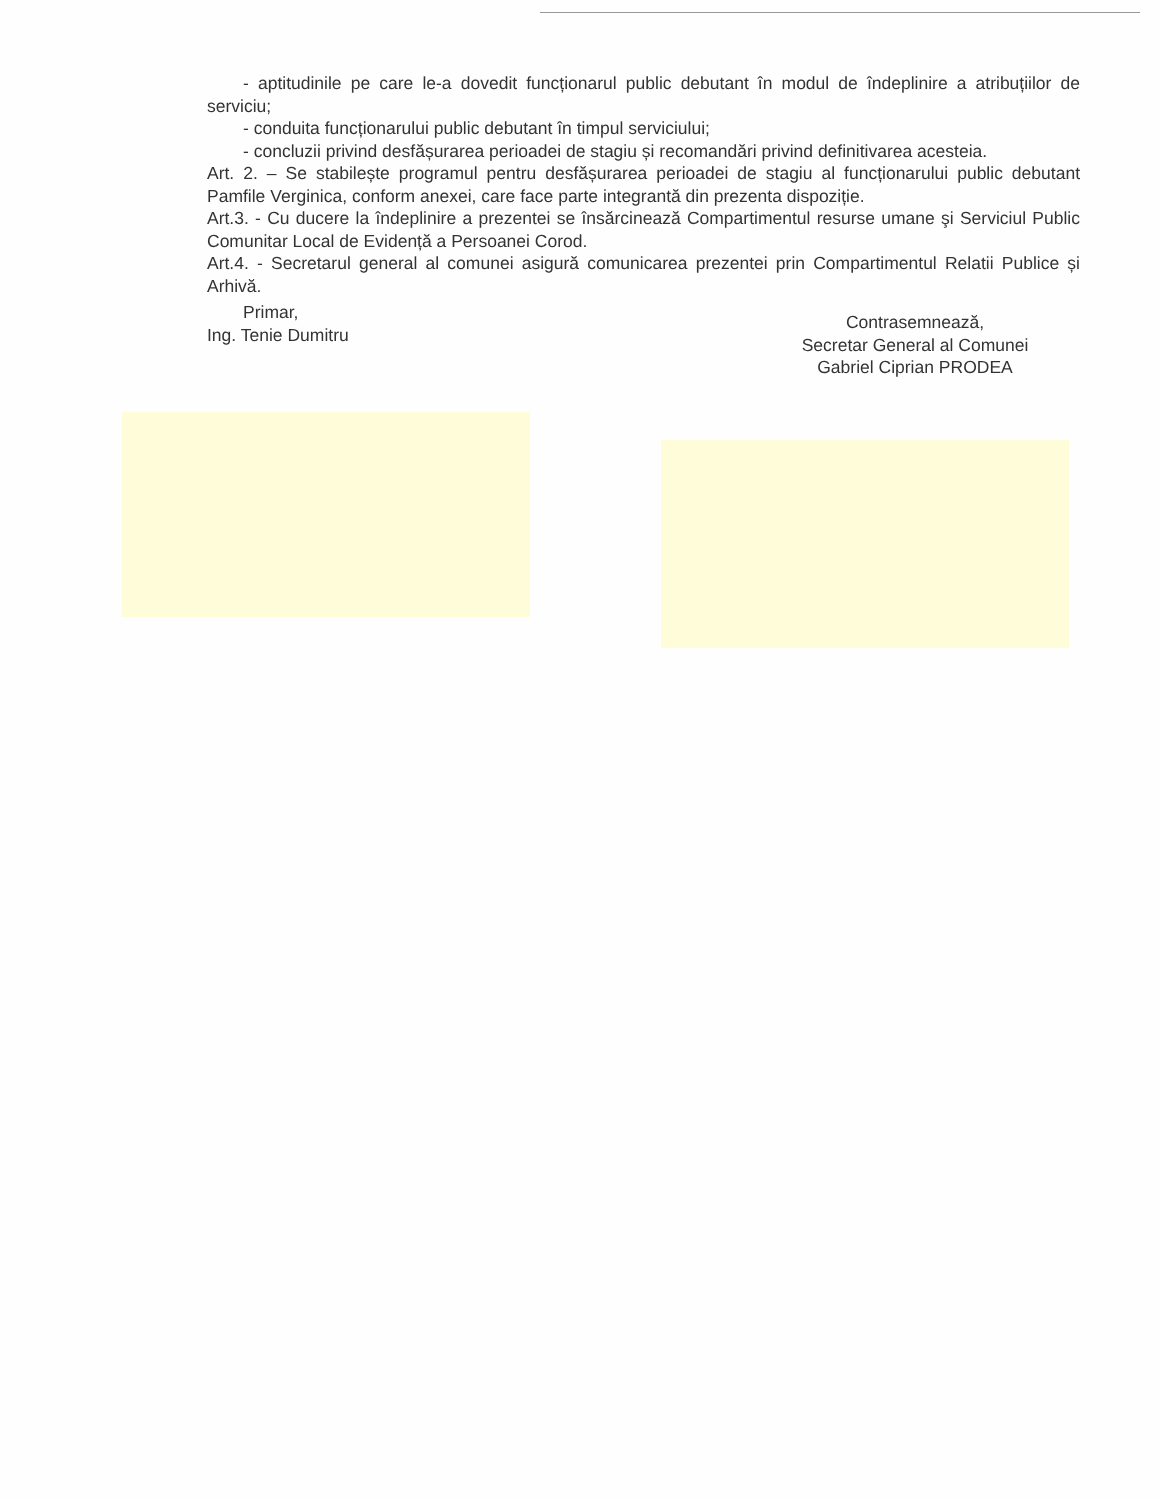- aptitudinile pe care le-a dovedit funcționarul public debutant în modul de îndeplinire a atribuțiilor de serviciu;
- conduita funcționarului public debutant în timpul serviciului;
- concluzii privind desfășurarea perioadei de stagiu și recomandări privind definitivarea acesteia.
Art. 2. – Se stabilește programul pentru desfășurarea perioadei de stagiu al funcționarului public debutant Pamfile Verginica, conform anexei, care face parte integrantă din prezenta dispoziție.
Art.3. - Cu ducere la îndeplinire a prezentei se însărcinează Compartimentul resurse umane şi Serviciul Public Comunitar Local de Evidență a Persoanei Corod.
Art.4. - Secretarul general al comunei asigură comunicarea prezentei prin Compartimentul Relatii Publice și Arhivă.
Primar,
Ing. Tenie Dumitru
Contrasemnează,
Secretar General al Comunei
Gabriel Ciprian PRODEA